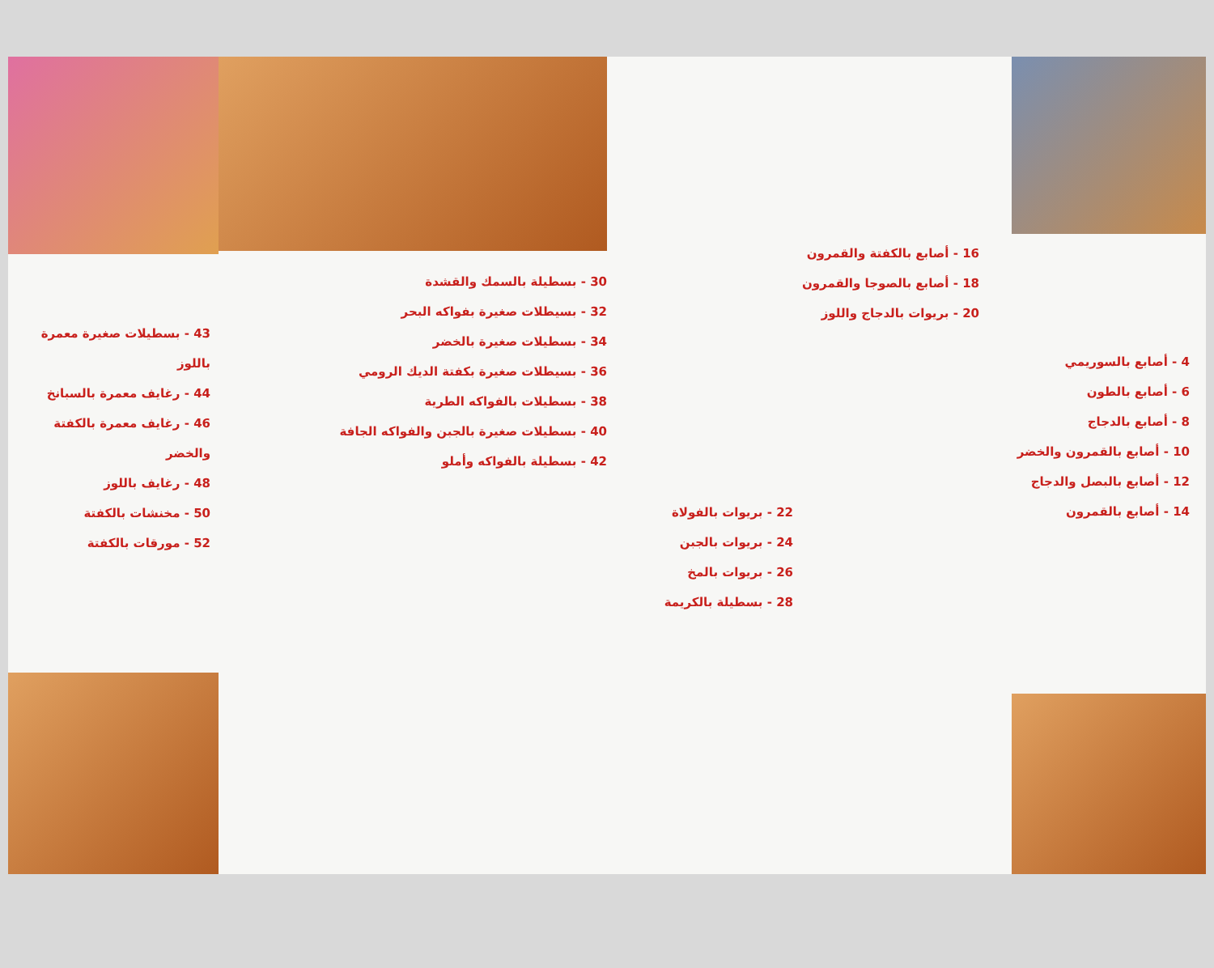4 - أصابع بالسوريمي
6 - أصابع بالطون
8 - أصابع بالدجاج
10 - أصابع بالقمرون والخضر
12 - أصابع بالبصل والدجاج
14 - أصابع بالقمرون
16 - أصابع بالكفتة والقمرون
18 - أصابع بالصوجا والقمرون
20 - بريوات بالدجاج واللوز
22 - بريوات بالفولاة
24 - بريوات بالجبن
26 - بريوات بالمخ
28 - بسطيلة بالكريمة
30 - بسطيلة بالسمك والقشدة
32 - بسيطلات صغيرة بفواكه البحر
34 - بسطيلات صغيرة بالخضر
36 - بسيطلات صغيرة بكفتة الديك الرومي
38 - بسطيلات بالفواكه الطرية
40 - بسطيلات صغيرة بالجبن والفواكه الجافة
42 - بسطيلة بالفواكه وأملو
43 - بسطيلات صغيرة معمرة باللوز
44 - رغايف معمرة بالسبانخ
46 - رغايف معمرة بالكفتة والخضر
48 - رغايف باللوز
50 - مخنشات بالكفتة
52 - مورقات بالكفتة